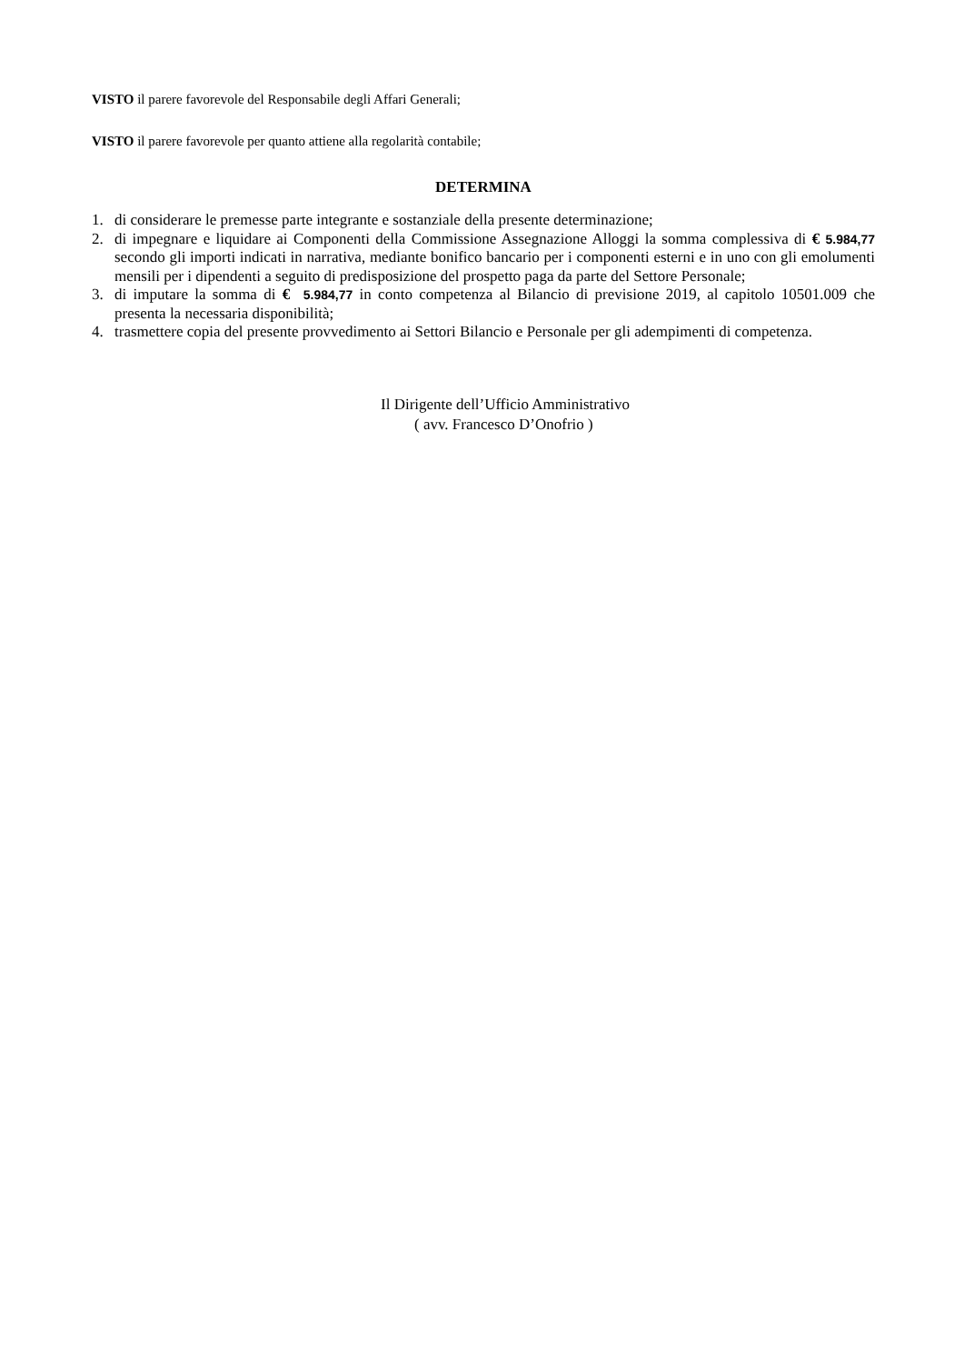VISTO il parere favorevole del Responsabile degli Affari Generali;
VISTO il parere favorevole per quanto attiene alla regolarità contabile;
DETERMINA
1. di considerare le premesse parte integrante e sostanziale della presente determinazione;
2. di impegnare e liquidare ai Componenti della Commissione Assegnazione Alloggi la somma complessiva di € 5.984,77 secondo gli importi indicati in narrativa, mediante bonifico bancario per i componenti esterni e in uno con gli emolumenti mensili per i dipendenti a seguito di predisposizione del prospetto paga da parte del Settore Personale;
3. di imputare la somma di € 5.984,77 in conto competenza al Bilancio di previsione 2019, al capitolo 10501.009 che presenta la necessaria disponibilità;
4. trasmettere copia del presente provvedimento ai Settori Bilancio e Personale per gli adempimenti di competenza.
Il Dirigente dell’Ufficio Amministrativo
( avv. Francesco D’Onofrio )